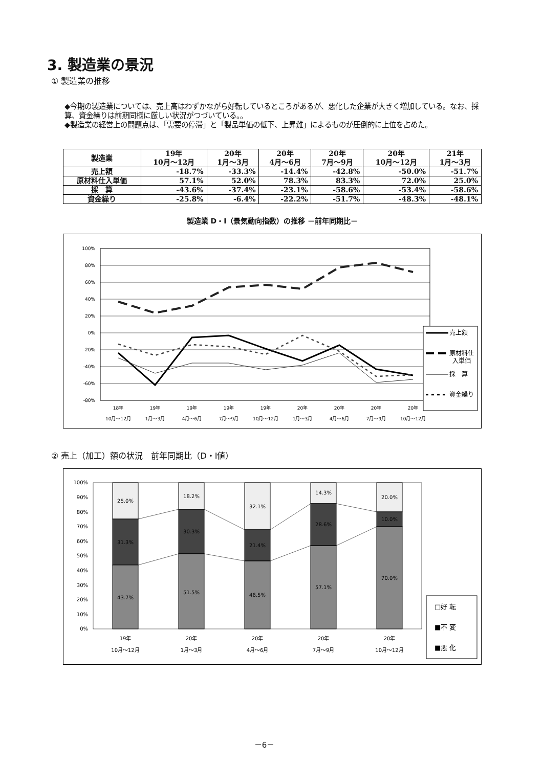3. 製造業の景況
① 製造業の推移
◆今期の製造業については、売上高はわずかながら好転しているところがあるが、悪化した企業が大きく増加している。なお、採算、資金繰りは前期同様に厳しい状況がつづいている。。
◆製造業の経営上の問題点は、「需要の停滞」と「製品単価の低下、上昇難」によるものが圧倒的に上位を占めた。
| 製造業 | 19年 10月～12月 | 20年 1月～3月 | 20年 4月～6月 | 20年 7月～9月 | 20年 10月～12月 | 21年 1月～3月 |
| --- | --- | --- | --- | --- | --- | --- |
| 売上額 | -18.7% | -33.3% | -14.4% | -42.8% | -50.0% | -51.7% |
| 原材料仕入単価 | 57.1% | 52.0% | 78.3% | 83.3% | 72.0% | 25.0% |
| 採 算 | -43.6% | -37.4% | -23.1% | -58.6% | -53.4% | -58.6% |
| 資金繰り | -25.8% | -6.4% | -22.2% | -51.7% | -48.3% | -48.1% |
製造業 D・I（景気動向指数）の推移 －前年同期比－
100%
80%
60%
40%
20%
0%
-20%
-40%
-60%
-80%
18年
10月～12月
19年
1月～3月
19年
4月～6月
19年
7月～9月
19年
10月～12月
20年
1月～3月
20年
4月～6月
20年
7月～9月
20年
10月～12月
売上額
原材料仕
入単価
採　算
資金繰り
② 売上（加工）額の状況　前年同期比（D・I値）
100%
90%
80%
70%
60%
50%
40%
30%
20%
10%
0%
25.0%
31.3%
43.7%
18.2%
30.3%
51.5%
32.1%
21.4%
46.5%
14.3%
28.6%
57.1%
20.0%
10.0%
70.0%
19年
10月～12月
20年
1月～3月
20年
4月～6月
20年
7月～9月
20年
10月～12月
□好 転
■不 変
■悪 化
－6－